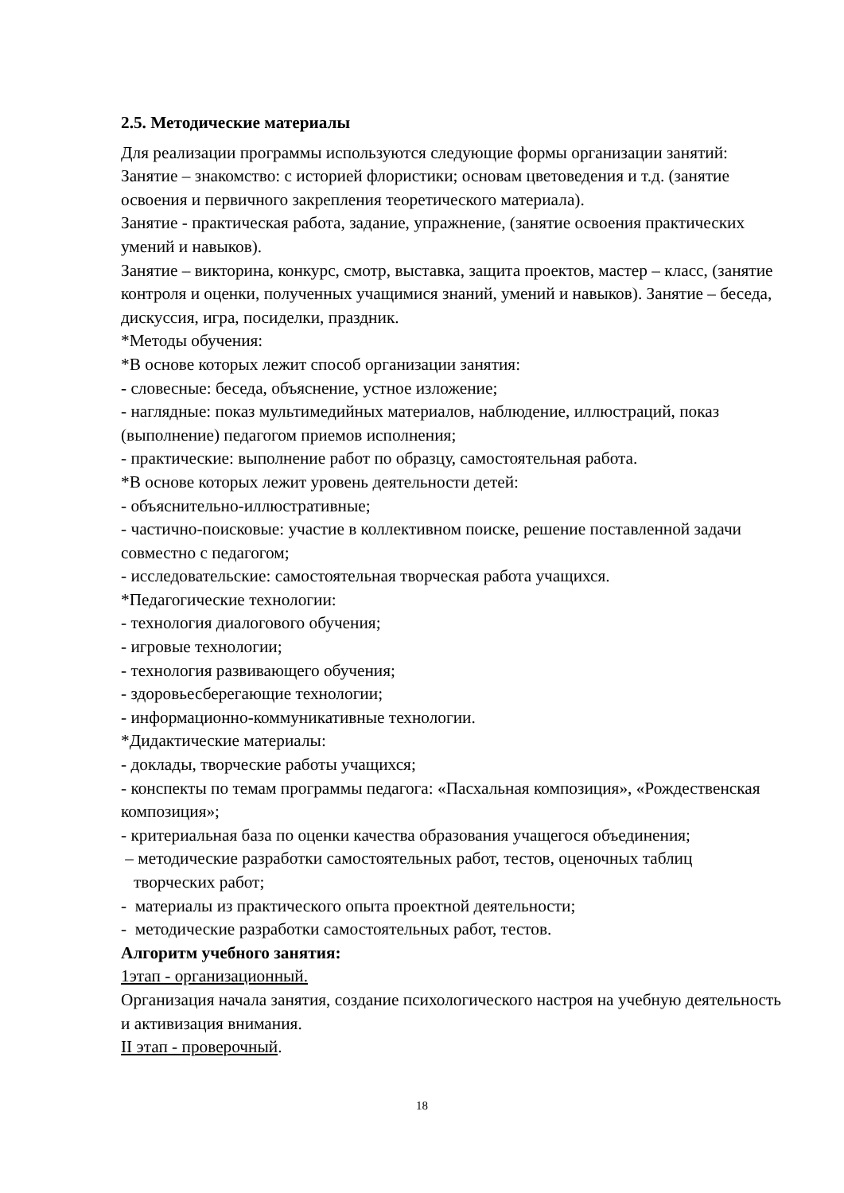2.5. Методические материалы
Для реализации программы используются следующие формы организации занятий:
Занятие – знакомство: с историей флористики; основам цветоведения и т.д. (занятие освоения и первичного закрепления теоретического материала).
Занятие - практическая работа, задание, упражнение, (занятие освоения практических умений и навыков).
Занятие – викторина, конкурс, смотр, выставка, защита проектов, мастер – класс, (занятие контроля и оценки, полученных учащимися знаний, умений и навыков). Занятие – беседа, дискуссия, игра, посиделки, праздник.
*Методы обучения:
*В основе которых лежит способ организации занятия:
- словесные: беседа, объяснение, устное изложение;
- наглядные: показ мультимедийных материалов, наблюдение, иллюстраций, показ (выполнение) педагогом приемов исполнения;
- практические: выполнение работ по образцу, самостоятельная работа.
*В основе которых лежит уровень деятельности детей:
- объяснительно-иллюстративные;
- частично-поисковые: участие в коллективном поиске, решение поставленной задачи совместно с педагогом;
- исследовательские: самостоятельная творческая работа учащихся.
*Педагогические технологии:
- технология диалогового обучения;
- игровые технологии;
- технология развивающего обучения;
- здоровьесберегающие технологии;
- информационно-коммуникативные технологии.
*Дидактические материалы:
- доклады, творческие работы учащихся;
- конспекты по темам программы педагога: «Пасхальная композиция», «Рождественская композиция»;
- критериальная база по оценки качества образования учащегося объединения;
– методические разработки самостоятельных работ, тестов, оценочных таблиц творческих работ;
- материалы из практического опыта проектной деятельности;
- методические разработки самостоятельных работ, тестов.
Алгоритм учебного занятия:
1этап - организационный.
Организация начала занятия, создание психологического настроя на учебную деятельность и активизация внимания.
II этап - проверочный.
18